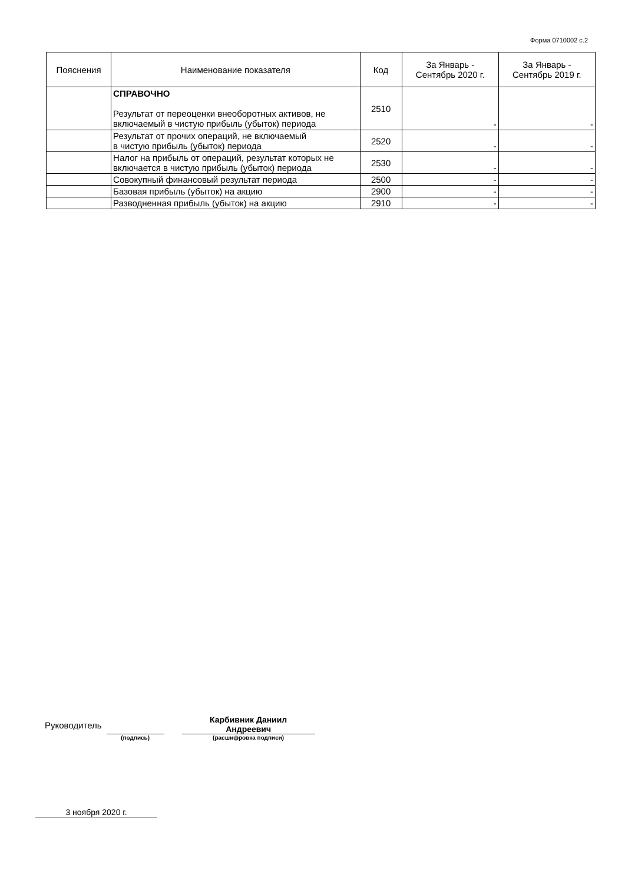Форма 0710002 с.2
| Пояснения | Наименование показателя | Код | За Январь - Сентябрь 2020 г. | За Январь - Сентябрь 2019 г. |
| --- | --- | --- | --- | --- |
| | СПРАВОЧНО Результат от переоценки внеоборотных активов, не включаемый в чистую прибыль (убыток) периода | 2510 | - | - |
| | Результат от прочих операций, не включаемый в чистую прибыль (убыток) периода | 2520 | - | - |
| | Налог на прибыль от операций, результат которых не включается в чистую прибыль (убыток) периода | 2530 | - | - |
| | Совокупный финансовый результат периода | 2500 | - | - |
| | Базовая прибыль (убыток) на акцию | 2900 | - | - |
| | Разводненная прибыль (убыток) на акцию | 2910 | - | - |
Руководитель
(подпись)
Карбивник Даниил
Андреевич
(расшифровка подписи)
3 ноября 2020 г.